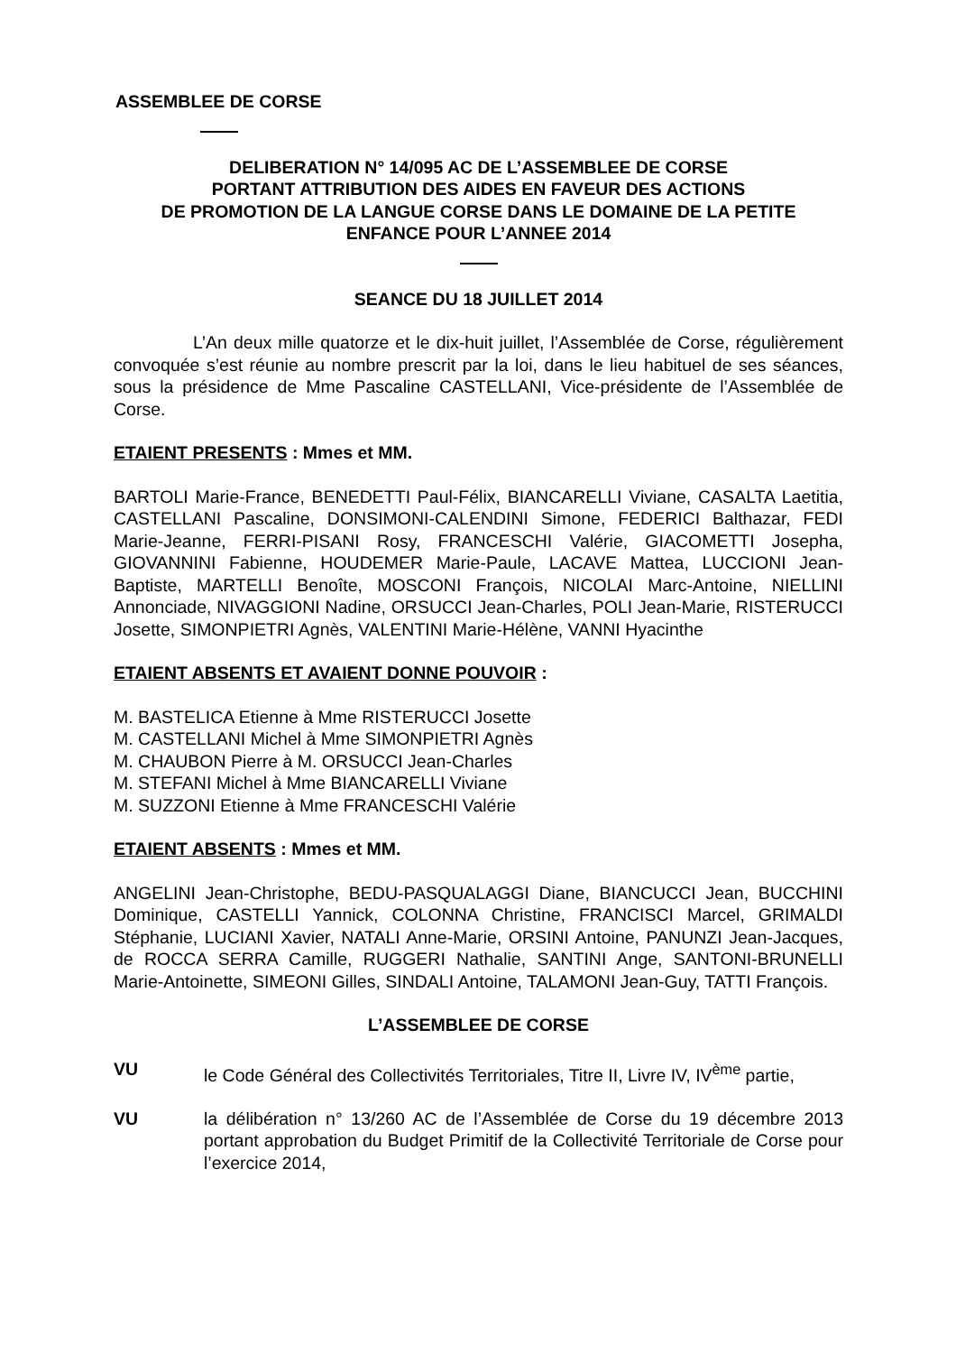ASSEMBLEE DE CORSE
DELIBERATION N° 14/095 AC DE L’ASSEMBLEE DE CORSE
PORTANT ATTRIBUTION DES AIDES EN FAVEUR DES ACTIONS
DE PROMOTION DE LA LANGUE CORSE DANS LE DOMAINE DE LA PETITE
ENFANCE POUR L’ANNEE 2014
SEANCE DU 18 JUILLET 2014
L’An deux mille quatorze et le dix-huit juillet, l’Assemblée de Corse, régulièrement convoquée s’est réunie au nombre prescrit par la loi, dans le lieu habituel de ses séances, sous la présidence de Mme Pascaline CASTELLANI, Vice-présidente de l’Assemblée de Corse.
ETAIENT PRESENTS : Mmes et MM.
BARTOLI Marie-France, BENEDETTI Paul-Félix, BIANCARELLI Viviane, CASALTA Laetitia, CASTELLANI Pascaline, DONSIMONI-CALENDINI Simone, FEDERICI Balthazar, FEDI Marie-Jeanne, FERRI-PISANI Rosy, FRANCESCHI Valérie, GIACOMETTI Josepha, GIOVANNINI Fabienne, HOUDEMER Marie-Paule, LACAVE Mattea, LUCCIONI Jean-Baptiste, MARTELLI Benoîte, MOSCONI François, NICOLAI Marc-Antoine, NIELLINI Annonciade, NIVAGGIONI Nadine, ORSUCCI Jean-Charles, POLI Jean-Marie, RISTERUCCI Josette, SIMONPIETRI Agnès, VALENTINI Marie-Hélène, VANNI Hyacinthe
ETAIENT ABSENTS ET AVAIENT DONNE POUVOIR :
M. BASTELICA Etienne à Mme RISTERUCCI Josette
M. CASTELLANI Michel à Mme SIMONPIETRI Agnès
M. CHAUBON Pierre à M. ORSUCCI Jean-Charles
M. STEFANI Michel à Mme BIANCARELLI Viviane
M. SUZZONI Etienne à Mme FRANCESCHI Valérie
ETAIENT ABSENTS : Mmes et MM.
ANGELINI Jean-Christophe, BEDU-PASQUALAGGI Diane, BIANCUCCI Jean, BUCCHINI Dominique, CASTELLI Yannick, COLONNA Christine, FRANCISCI Marcel, GRIMALDI Stéphanie, LUCIANI Xavier, NATALI Anne-Marie, ORSINI Antoine, PANUNZI Jean-Jacques, de ROCCA SERRA Camille, RUGGERI Nathalie, SANTINI Ange, SANTONI-BRUNELLI Marie-Antoinette, SIMEONI Gilles, SINDALI Antoine, TALAMONI Jean-Guy, TATTI François.
L’ASSEMBLEE DE CORSE
VU le Code Général des Collectivités Territoriales, Titre II, Livre IV, IV<sup>ème</sup> partie,
VU la délibération n° 13/260 AC de l’Assemblée de Corse du 19 décembre 2013 portant approbation du Budget Primitif de la Collectivité Territoriale de Corse pour l’exercice 2014,